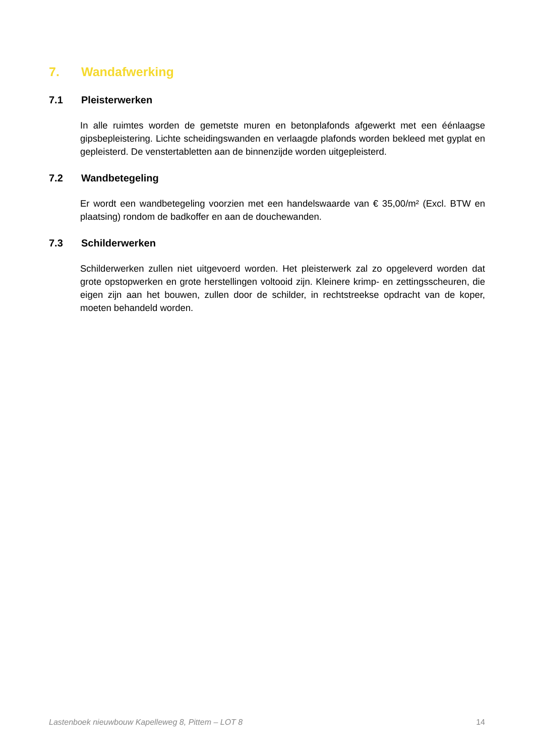7. Wandafwerking
7.1 Pleisterwerken
In alle ruimtes worden de gemetste muren en betonplafonds afgewerkt met een éénlaagse gipsbepleistering. Lichte scheidingswanden en verlaagde plafonds worden bekleed met gyplat en gepleisterd. De venstertabletten aan de binnenzijde worden uitgepleisterd.
7.2 Wandbetegeling
Er wordt een wandbetegeling voorzien met een handelswaarde van € 35,00/m² (Excl. BTW en plaatsing) rondom de badkoffer en aan de douchewanden.
7.3 Schilderwerken
Schilderwerken zullen niet uitgevoerd worden. Het pleisterwerk zal zo opgeleverd worden dat grote opstopwerken en grote herstellingen voltooid zijn. Kleinere krimp- en zettingsscheuren, die eigen zijn aan het bouwen, zullen door de schilder, in rechtstreekse opdracht van de koper, moeten behandeld worden.
Lastenboek nieuwbouw Kapelleweg 8, Pittem – LOT 8 14